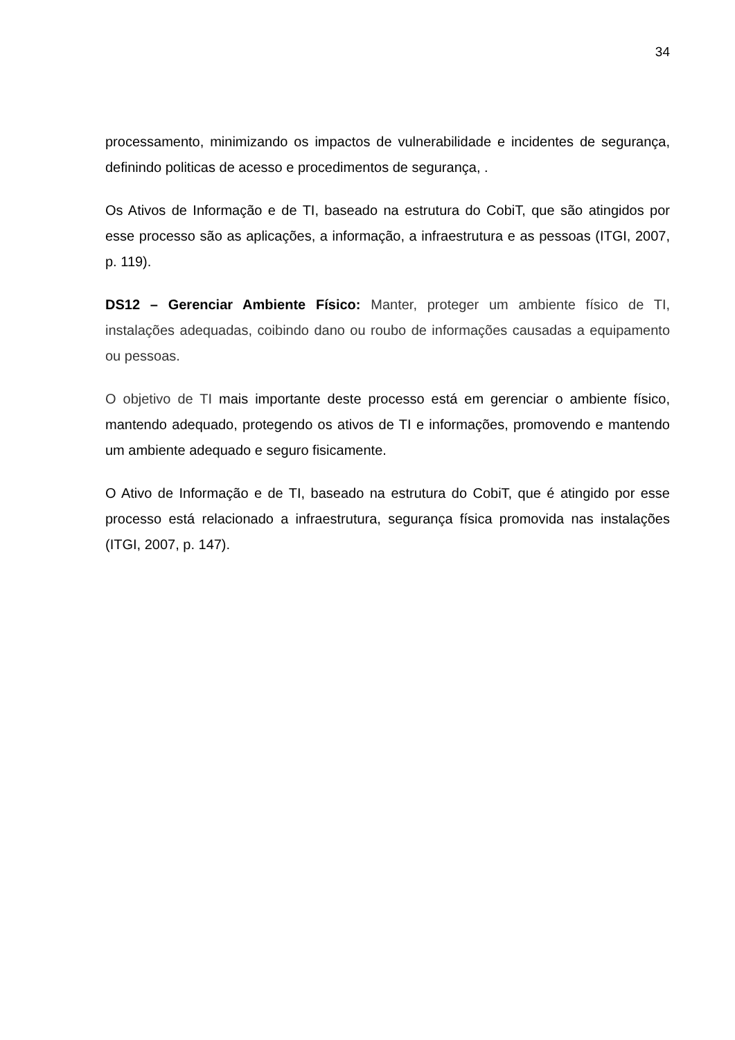34
processamento, minimizando os impactos de vulnerabilidade e incidentes de segurança, definindo politicas de acesso e procedimentos de segurança, .
Os Ativos de Informação e de TI, baseado na estrutura do CobiT, que são atingidos por esse processo são as aplicações, a informação, a infraestrutura e as pessoas (ITGI, 2007, p. 119).
DS12 – Gerenciar Ambiente Físico: Manter, proteger um ambiente físico de TI, instalações adequadas, coibindo dano ou roubo de informações causadas a equipamento ou pessoas.
O objetivo de TI mais importante deste processo está em gerenciar o ambiente físico, mantendo adequado, protegendo os ativos de TI e informações, promovendo e mantendo um ambiente adequado e seguro fisicamente.
O Ativo de Informação e de TI, baseado na estrutura do CobiT, que é atingido por esse processo está relacionado a infraestrutura, segurança física promovida nas instalações (ITGI, 2007, p. 147).